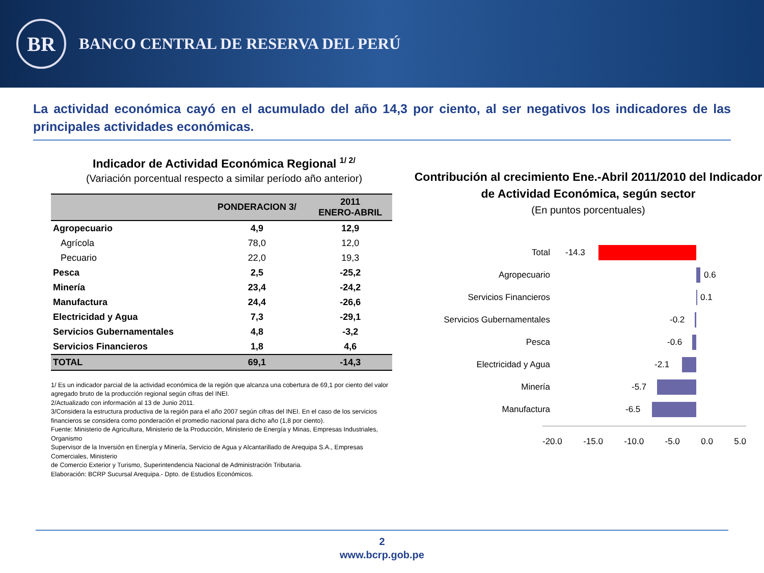BR
BANCO CENTRAL DE RESERVA DEL PERÚ
La actividad económica cayó en el acumulado del año 14,3 por ciento, al ser negativos los indicadores de las principales actividades económicas.
Indicador de Actividad Económica Regional <sup>1/ 2/</sup>
(Variación porcentual respecto a similar período año anterior)
| | PONDERACION 3/ | 2011 ENERO-ABRIL |
| --- | --- | --- |
| Agropecuario | 4,9 | 12,9 |
| Agrícola | 78,0 | 12,0 |
| Pecuario | 22,0 | 19,3 |
| Pesca | 2,5 | -25,2 |
| Minería | 23,4 | -24,2 |
| Manufactura | 24,4 | -26,6 |
| Electricidad y Agua | 7,3 | -29,1 |
| Servicios Gubernamentales | 4,8 | -3,2 |
| Servicios Financieros | 1,8 | 4,6 |
| TOTAL | 69,1 | -14,3 |
1/ Es un indicador parcial de la actividad económica de la región que alcanza una cobertura de 69,1 por ciento del valor agregado bruto de la producción regional según cifras del INEI.
2/Actualizado con información al 13 de Junio 2011.
3/Considera la estructura productiva de la región para el año 2007 según cifras del INEI. En el caso de los servicios financieros se considera como ponderación el promedio nacional para dicho año (1,8 por ciento).
Fuente: Ministerio de Agricultura, Ministerio de la Producción, Ministerio de Energía y Minas, Empresas Industriales, Organismo
Supervisor de la Inversión en Energía y Minería, Servicio de Agua y Alcantarillado de Arequipa S.A., Empresas Comerciales, Ministerio
de Comercio Exterior y Turismo, Superintendencia Nacional de Administración Tributaria.
Elaboración: BCRP Sucursal Arequipa.- Dpto. de Estudios Económicos.
Contribución al crecimiento Ene.-Abril 2011/2010 del Indicador de Actividad Económica, según sector
(En puntos porcentuales)
Total
-14.3
Agropecuario
0.6
Servicios Financieros
0.1
Servicios Gubernamentales
-0.2
Pesca
-0.6
Electricidad y Agua
-2.1
Minería
-5.7
Manufactura
-6.5
-20.0 -15.0 -10.0 -5.0 0.0 5.0
2
www.bcrp.gob.pe